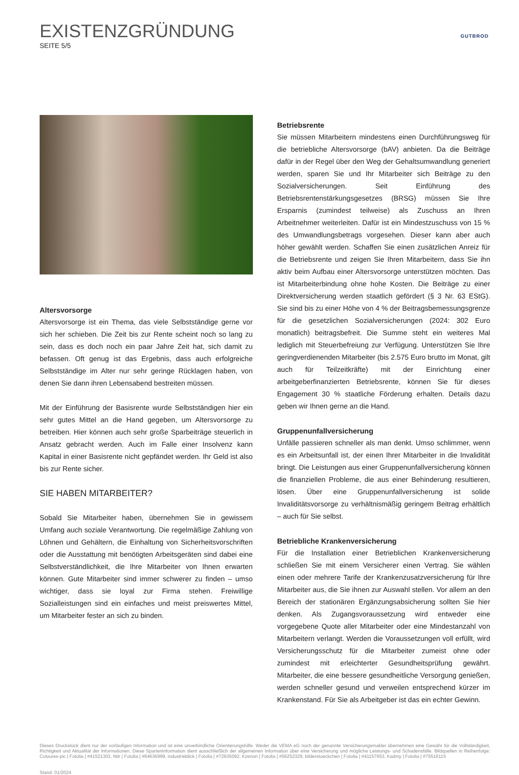EXISTENZGRÜNDUNG
SEITE 5/5
GUTBROD
Altersvorsorge
Altersvorsorge ist ein Thema, das viele Selbstständige gerne vor sich her schieben. Die Zeit bis zur Rente scheint noch so lang zu sein, dass es doch noch ein paar Jahre Zeit hat, sich damit zu befassen. Oft genug ist das Ergebnis, dass auch erfolgreiche Selbstständige im Alter nur sehr geringe Rücklagen haben, von denen Sie dann ihren Lebensabend bestreiten müssen.
Mit der Einführung der Basisrente wurde Selbstständigen hier ein sehr gutes Mittel an die Hand gegeben, um Altersvorsorge zu betreiben. Hier können auch sehr große Sparbeiträge steuerlich in Ansatz gebracht werden. Auch im Falle einer Insolvenz kann Kapital in einer Basisrente nicht gepfändet werden. Ihr Geld ist also bis zur Rente sicher.
SIE HABEN MITARBEITER?
Sobald Sie Mitarbeiter haben, übernehmen Sie in gewissem Umfang auch soziale Verantwortung. Die regelmäßige Zahlung von Löhnen und Gehältern, die Einhaltung von Sicherheitsvorschriften oder die Ausstattung mit benötigten Arbeitsgeräten sind dabei eine Selbstverständlichkeit, die Ihre Mitarbeiter von Ihnen erwarten können. Gute Mitarbeiter sind immer schwerer zu finden – umso wichtiger, dass sie loyal zur Firma stehen. Freiwillige Sozialleistungen sind ein einfaches und meist preiswertes Mittel, um Mitarbeiter fester an sich zu binden.
Betriebsrente
Sie müssen Mitarbeitern mindestens einen Durchführungsweg für die betriebliche Altersvorsorge (bAV) anbieten. Da die Beiträge dafür in der Regel über den Weg der Gehaltsumwandlung generiert werden, sparen Sie und Ihr Mitarbeiter sich Beiträge zu den Sozialversicherungen. Seit Einführung des Betriebsrentenstärkungsgesetzes (BRSG) müssen Sie Ihre Ersparnis (zumindest teilweise) als Zuschuss an Ihren Arbeitnehmer weiterleiten. Dafür ist ein Mindestzuschuss von 15 % des Umwandlungsbetrags vorgesehen. Dieser kann aber auch höher gewählt werden. Schaffen Sie einen zusätzlichen Anreiz für die Betriebsrente und zeigen Sie Ihren Mitarbeitern, dass Sie ihn aktiv beim Aufbau einer Altersvorsorge unterstützen möchten. Das ist Mitarbeiterbindung ohne hohe Kosten. Die Beiträge zu einer Direktversicherung werden staatlich gefördert (§ 3 Nr. 63 EStG). Sie sind bis zu einer Höhe von 4 % der Beitragsbemessungsgrenze für die gesetzlichen Sozialversicherungen (2024: 302 Euro monatlich) beitragsbefreit. Die Summe steht ein weiteres Mal lediglich mit Steuerbefreiung zur Verfügung. Unterstützen Sie Ihre geringverdienenden Mitarbeiter (bis 2.575 Euro brutto im Monat, gilt auch für Teilzeitkräfte) mit der Einrichtung einer arbeitgeberfinanzierten Betriebsrente, können Sie für dieses Engagement 30 % staatliche Förderung erhalten. Details dazu geben wir Ihnen gerne an die Hand.
Gruppenunfallversicherung
Unfälle passieren schneller als man denkt. Umso schlimmer, wenn es ein Arbeitsunfall ist, der einen Ihrer Mitarbeiter in die Invalidität bringt. Die Leistungen aus einer Gruppenunfallversicherung können die finanziellen Probleme, die aus einer Behinderung resultieren, lösen. Über eine Gruppenunfallversicherung ist solide Invaliditätsvorsorge zu verhältnismäßig geringem Beitrag erhältlich – auch für Sie selbst.
Betriebliche Krankenversicherung
Für die Installation einer Betrieblichen Krankenversicherung schließen Sie mit einem Versicherer einen Vertrag. Sie wählen einen oder mehrere Tarife der Krankenzusatzversicherung für Ihre Mitarbeiter aus, die Sie ihnen zur Auswahl stellen. Vor allem an den Bereich der stationären Ergänzungsabsicherung sollten Sie hier denken. Als Zugangsvoraussetzung wird entweder eine vorgegebene Quote aller Mitarbeiter oder eine Mindestanzahl von Mitarbeitern verlangt. Werden die Voraussetzungen voll erfüllt, wird Versicherungsschutz für die Mitarbeiter zumeist ohne oder zumindest mit erleichterter Gesundheitsprüfung gewährt. Mitarbeiter, die eine bessere gesundheitliche Versorgung genießen, werden schneller gesund und verweilen entsprechend kürzer im Krankenstand. Für Sie als Arbeitgeber ist das ein echter Gewinn.
Dieses Druckstück dient nur der vorläufigen Information und ist eine unverbindliche Orientierungshilfe. Weder die VEMA eG noch der genannte Versicherungsmakler übernehmen eine Gewähr für die Vollständigkeit, Richtigkeit und Aktualität der Informationen. Diese Sparteninformation dient ausschließlich der allgemeinen Information über eine Versicherung und mögliche Leistungs- und Schadensfälle. Bildquellen in Reihenfolge: Coloures-pic | Fotolia | #41521303, Nitr | Fotolia | #64636999, industrieblick | Fotolia | #72635092, Kzenon | Fotolia | #56252329, bilderstoeckchen | Fotolia | #41157653, Kadmy | Fotolia | #75516115
Stand: 01/2024